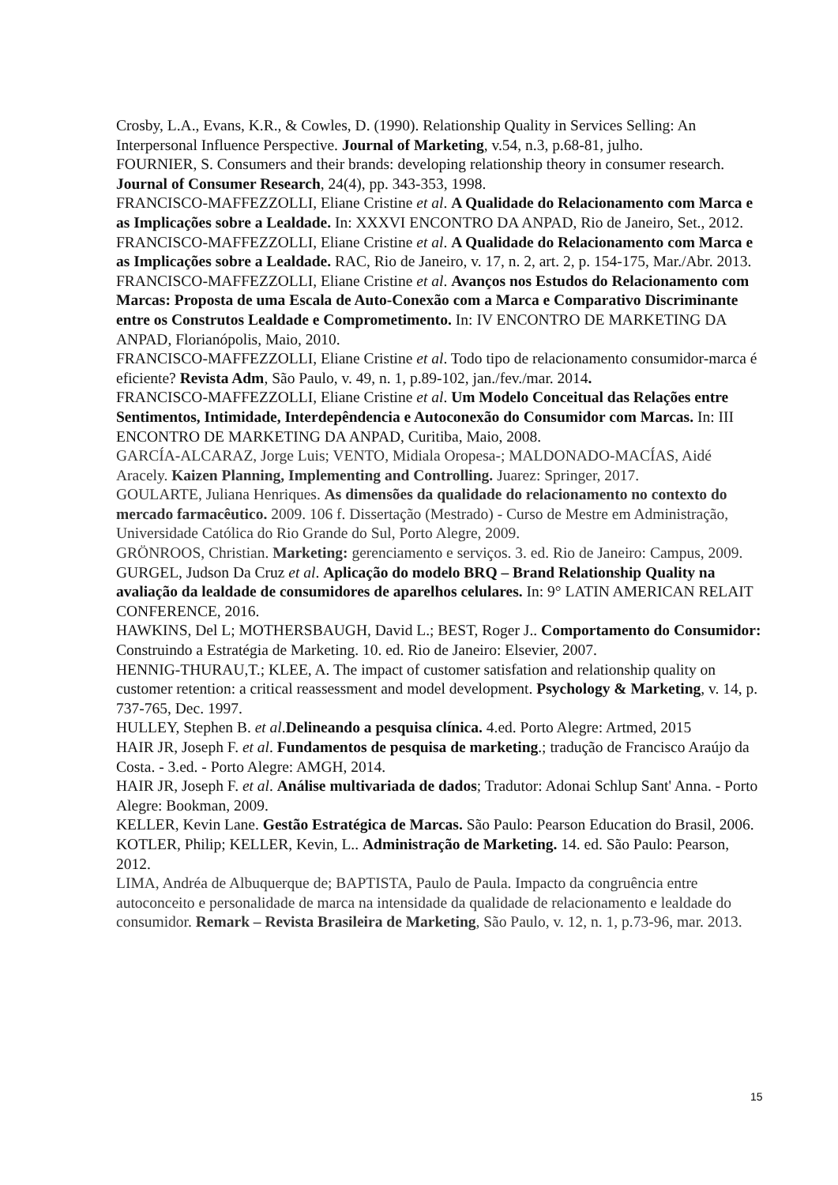Crosby, L.A., Evans, K.R., & Cowles, D. (1990). Relationship Quality in Services Selling: An Interpersonal Influence Perspective. Journal of Marketing, v.54, n.3, p.68-81, julho.
FOURNIER, S. Consumers and their brands: developing relationship theory in consumer research. Journal of Consumer Research, 24(4), pp. 343-353, 1998.
FRANCISCO-MAFFEZZOLLI, Eliane Cristine et al. A Qualidade do Relacionamento com Marca e as Implicações sobre a Lealdade. In: XXXVI ENCONTRO DA ANPAD, Rio de Janeiro, Set., 2012.
FRANCISCO-MAFFEZZOLLI, Eliane Cristine et al. A Qualidade do Relacionamento com Marca e as Implicações sobre a Lealdade. RAC, Rio de Janeiro, v. 17, n. 2, art. 2, p. 154-175, Mar./Abr. 2013.
FRANCISCO-MAFFEZZOLLI, Eliane Cristine et al. Avanços nos Estudos do Relacionamento com Marcas: Proposta de uma Escala de Auto-Conexão com a Marca e Comparativo Discriminante entre os Construtos Lealdade e Comprometimento. In: IV ENCONTRO DE MARKETING DA ANPAD, Florianópolis, Maio, 2010.
FRANCISCO-MAFFEZZOLLI, Eliane Cristine et al. Todo tipo de relacionamento consumidor-marca é eficiente? Revista Adm, São Paulo, v. 49, n. 1, p.89-102, jan./fev./mar. 2014.
FRANCISCO-MAFFEZZOLLI, Eliane Cristine et al. Um Modelo Conceitual das Relações entre Sentimentos, Intimidade, Interdepêndencia e Autoconexão do Consumidor com Marcas. In: III ENCONTRO DE MARKETING DA ANPAD, Curitiba, Maio, 2008.
GARCÍA-ALCARAZ, Jorge Luis; VENTO, Midiala Oropesa-; MALDONADO-MACÍAS, Aidé Aracely. Kaizen Planning, Implementing and Controlling. Juarez: Springer, 2017.
GOULARTE, Juliana Henriques. As dimensões da qualidade do relacionamento no contexto do mercado farmacêutico. 2009. 106 f. Dissertação (Mestrado) - Curso de Mestre em Administração, Universidade Católica do Rio Grande do Sul, Porto Alegre, 2009.
GRÖNROOS, Christian. Marketing: gerenciamento e serviços. 3. ed. Rio de Janeiro: Campus, 2009.
GURGEL, Judson Da Cruz et al. Aplicação do modelo BRQ – Brand Relationship Quality na avaliação da lealdade de consumidores de aparelhos celulares. In: 9° LATIN AMERICAN RELAIT CONFERENCE, 2016.
HAWKINS, Del L; MOTHERSBAUGH, David L.; BEST, Roger J.. Comportamento do Consumidor: Construindo a Estratégia de Marketing. 10. ed. Rio de Janeiro: Elsevier, 2007.
HENNIG-THURAU,T.; KLEE, A. The impact of customer satisfation and relationship quality on customer retention: a critical reassessment and model development. Psychology & Marketing, v. 14, p. 737-765, Dec. 1997.
HULLEY, Stephen B. et al.Delineando a pesquisa clínica. 4.ed. Porto Alegre: Artmed, 2015
HAIR JR, Joseph F. et al. Fundamentos de pesquisa de marketing.; tradução de Francisco Araújo da Costa. - 3.ed. - Porto Alegre: AMGH, 2014.
HAIR JR, Joseph F. et al. Análise multivariada de dados; Tradutor: Adonai Schlup Sant' Anna. - Porto Alegre: Bookman, 2009.
KELLER, Kevin Lane. Gestão Estratégica de Marcas. São Paulo: Pearson Education do Brasil, 2006.
KOTLER, Philip; KELLER, Kevin, L.. Administração de Marketing. 14. ed. São Paulo: Pearson, 2012.
LIMA, Andréa de Albuquerque de; BAPTISTA, Paulo de Paula. Impacto da congruência entre autoconceito e personalidade de marca na intensidade da qualidade de relacionamento e lealdade do consumidor. Remark – Revista Brasileira de Marketing, São Paulo, v. 12, n. 1, p.73-96, mar. 2013.
15